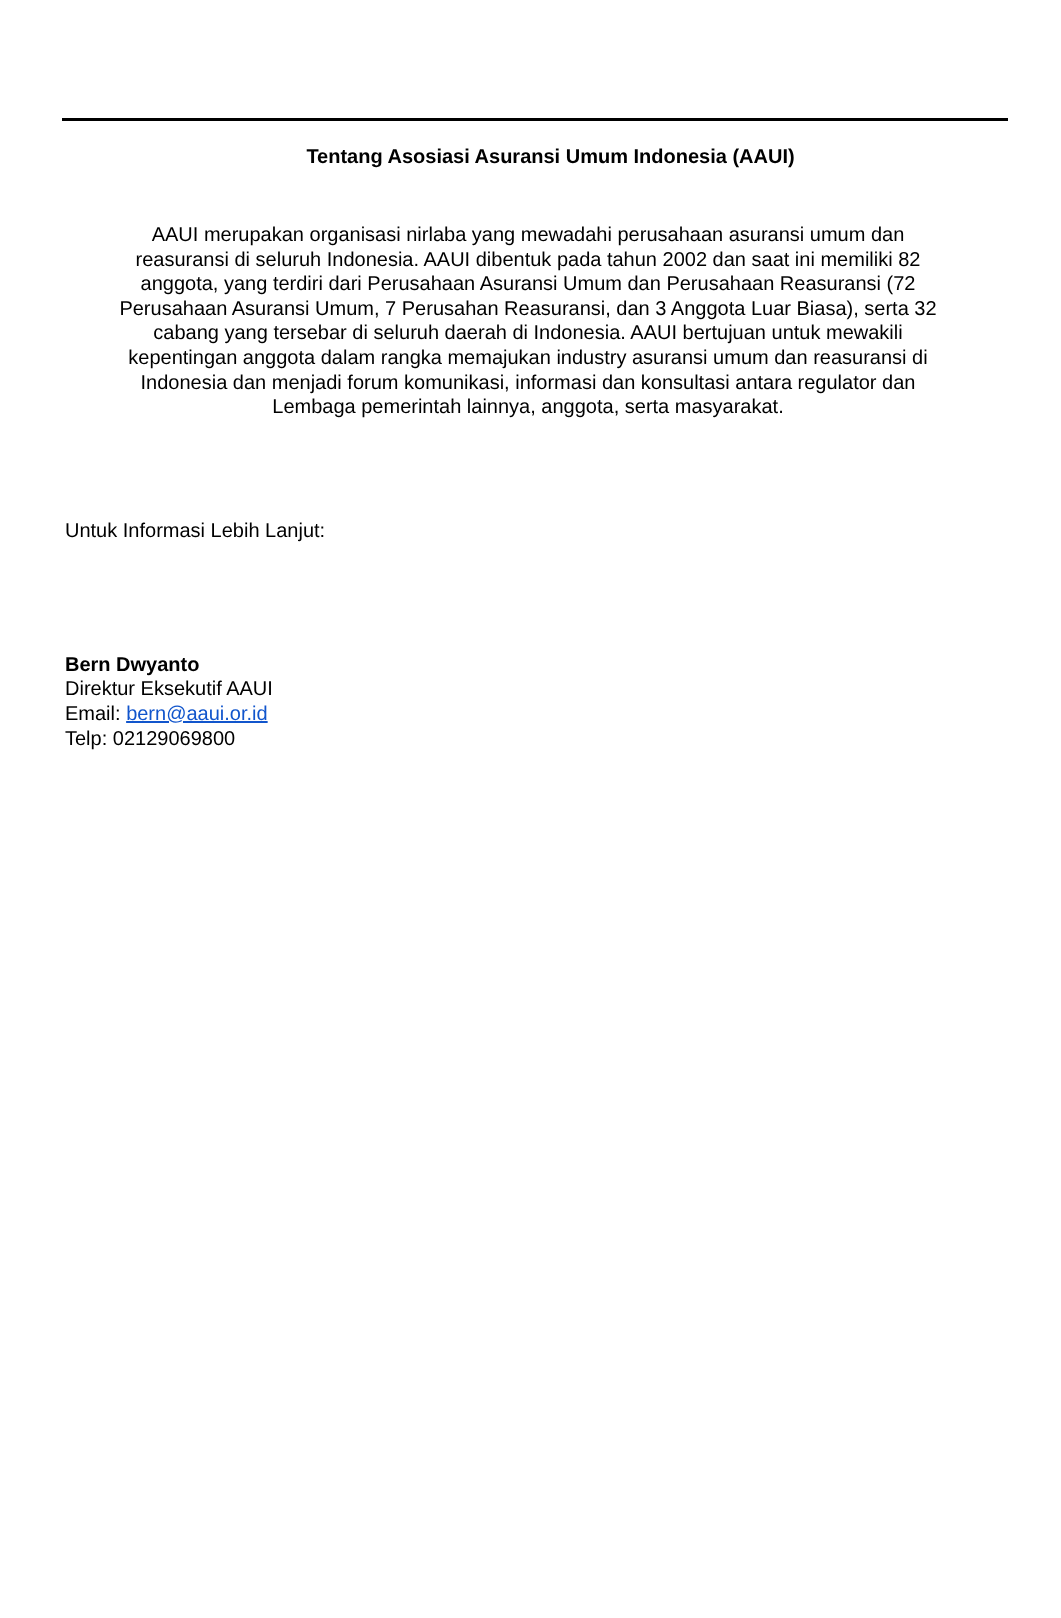Tentang Asosiasi Asuransi Umum Indonesia (AAUI)
AAUI merupakan organisasi nirlaba yang mewadahi perusahaan asuransi umum dan reasuransi di seluruh Indonesia. AAUI dibentuk pada tahun 2002 dan saat ini memiliki 82 anggota, yang terdiri dari Perusahaan Asuransi Umum dan Perusahaan Reasuransi (72 Perusahaan Asuransi Umum, 7 Perusahan Reasuransi, dan 3 Anggota Luar Biasa), serta 32 cabang yang tersebar di seluruh daerah di Indonesia. AAUI bertujuan untuk mewakili kepentingan anggota dalam rangka memajukan industry asuransi umum dan reasuransi di Indonesia dan menjadi forum komunikasi, informasi dan konsultasi antara regulator dan Lembaga pemerintah lainnya, anggota, serta masyarakat.
Untuk Informasi Lebih Lanjut:
Bern Dwyanto
Direktur Eksekutif AAUI
Email: bern@aaui.or.id
Telp: 02129069800